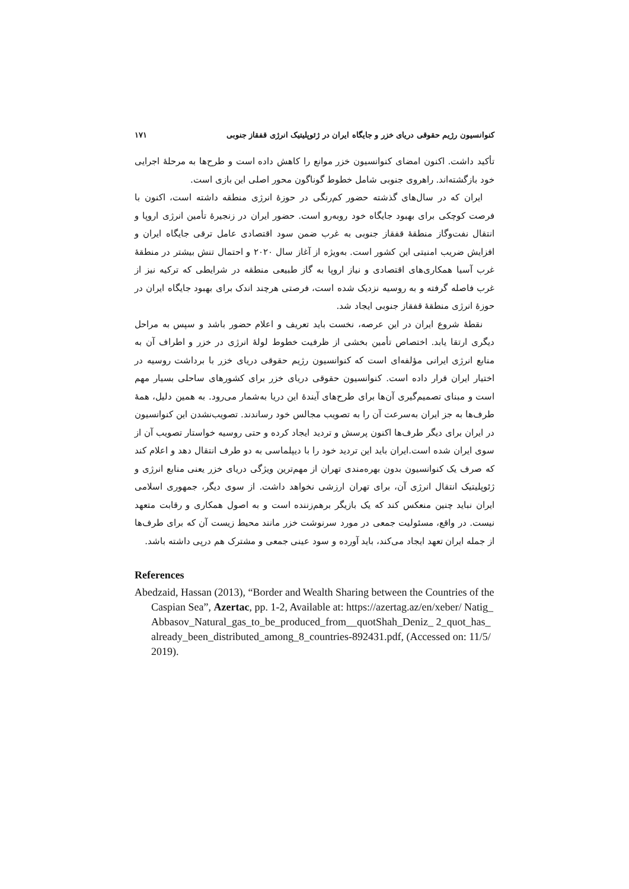کنوانسیون رژیم حقوقی دریای خزر و جایگاه ایران در ژئوپلیتیک انرژی قفقاز جنوبی ۱۷۱
تأکید داشت. اکنون امضای کنوانسیون خزر موانع را کاهش داده است و طرح‌ها به مرحلهٔ اجرایی خود بازگشته‌اند. راهروی جنوبی شامل خطوط گوناگون محور اصلی این بازی است.
ایران که در سال‌های گذشته حضور کم‌رنگی در حوزهٔ انرژی منطقه داشته است، اکنون با فرصت کوچکی برای بهبود جایگاه خود روبه‌رو است. حضور ایران در زنجیرهٔ تأمین انرژی اروپا و انتقال نفت‌وگاز منطقهٔ قفقاز جنوبی به غرب ضمن سود اقتصادی عامل ترقی جایگاه ایران و افزایش ضریب امنیتی این کشور است. به‌ویژه از آغاز سال ۲۰۲۰ و احتمال تنش بیشتر در منطقهٔ غرب آسیا همکاری‌های اقتصادی و نیاز اروپا به گاز طبیعی منطقه در شرایطی که ترکیه نیز از غرب فاصله گرفته و به روسیه نزدیک شده است، فرصتی هرچند اندک برای بهبود جایگاه ایران در حوزهٔ انرژی منطقهٔ قفقاز جنوبی ایجاد شد.
نقطهٔ شروع ایران در این عرصه، نخست باید تعریف و اعلام حضور باشد و سپس به مراحل دیگری ارتقا یابد. اختصاص تأمین بخشی از ظرفیت خطوط لولهٔ انرژی در خزر و اطراف آن به منابع انرژی ایرانی مؤلفه‌ای است که کنوانسیون رژیم حقوقی دریای خزر با برداشت روسیه در اختیار ایران قرار داده است. کنوانسیون حقوقی دریای خزر برای کشورهای ساحلی بسیار مهم است و مبنای تصمیم‌گیری آن‌ها برای طرح‌های آیندهٔ این دریا به‌شمار می‌رود. به همین دلیل، همهٔ طرف‌ها به جز ایران به‌سرعت آن را به تصویب مجالس خود رساندند. تصویب‌نشدن این کنوانسیون در ایران برای دیگر طرف‌ها اکنون پرسش و تردید ایجاد کرده و حتی روسیه خواستار تصویب آن از سوی ایران شده است.ایران باید این تردید خود را با دیپلماسی به دو طرف انتقال دهد و اعلام کند که صرف یک کنوانسیون بدون بهره‌مندی تهران از مهم‌ترین ویژگی دریای خزر یعنی منابع انرژی و ژئوپلیتیک انتقال انرژی آن، برای تهران ارزشی نخواهد داشت. از سوی دیگر، جمهوری اسلامی ایران نباید چنین منعکس کند که یک بازیگر برهم‌زننده است و به اصول همکاری و رقابت متعهد نیست. در واقع، مسئولیت جمعی در مورد سرنوشت خزر مانند محیط زیست آن که برای طرف‌ها از جمله ایران تعهد ایجاد می‌کند، باید آورده و سود عینی جمعی و مشترک هم درپی داشته باشد.
References
Abedzaid, Hassan (2013), “Border and Wealth Sharing between the Countries of the Caspian Sea”, Azertac, pp. 1-2, Available at: https://azertag.az/en/xeber/ Natig_Abbasov_Natural_gas_to_be_produced_from__quotShah_Deniz_ 2_quot_has_already_been_distributed_among_8_countries-892431.pdf, (Accessed on: 11/5/2019).